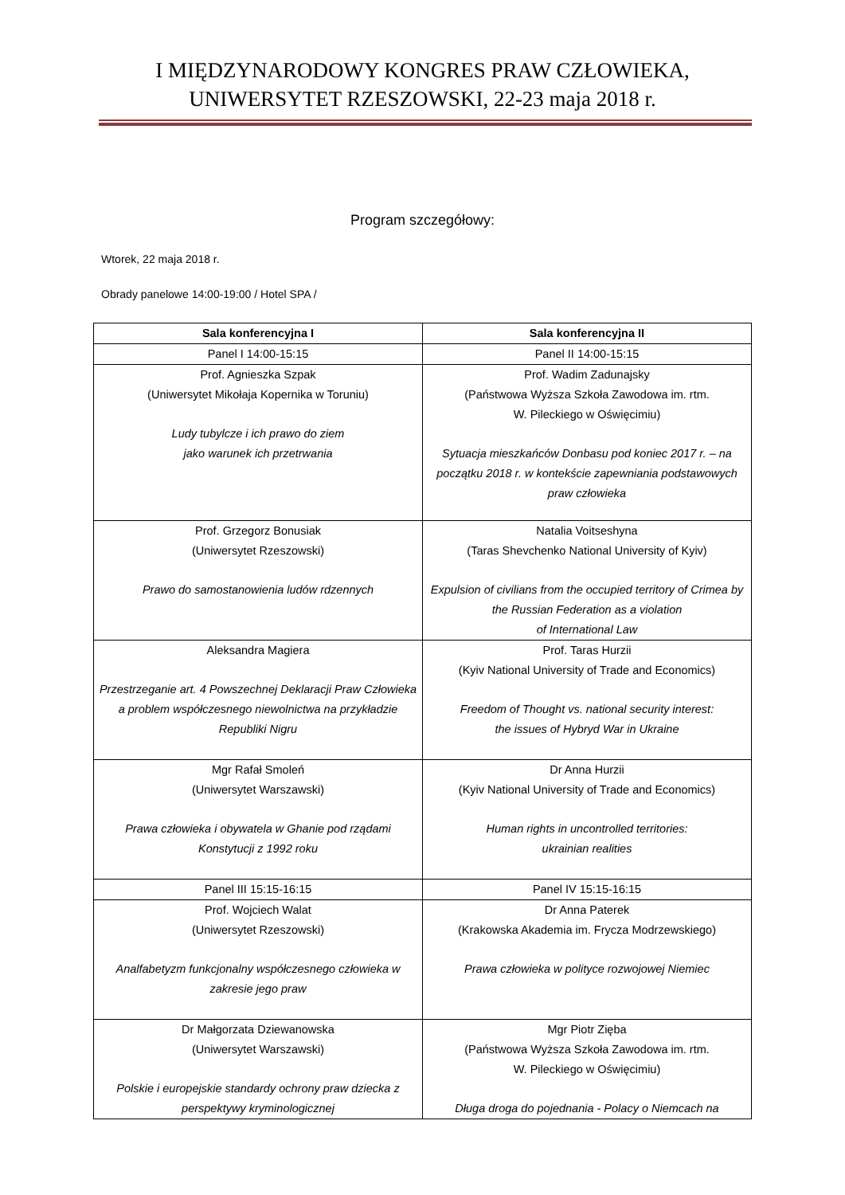I MIĘDZYNARODOWY KONGRES PRAW CZŁOWIEKA,
UNIWERSYTET RZESZOWSKI, 22-23 maja 2018 r.
Program szczegółowy:
Wtorek, 22 maja 2018 r.
Obrady panelowe 14:00-19:00 / Hotel SPA /
| Sala konferencyjna I | Sala konferencyjna II |
| --- | --- |
| Panel I 14:00-15:15 | Panel II 14:00-15:15 |
| Prof. Agnieszka Szpak (Uniwersytet Mikołaja Kopernika w Toruniu) Ludy tubylcze i ich prawo do ziem jako warunek ich przetrwania | Prof. Wadim Zadunajsky (Państwowa Wyższa Szkoła Zawodowa im. rtm. W. Pileckiego w Oświęcimiu) Sytuacja mieszkańców Donbasu pod koniec 2017 r. – na początku 2018 r. w kontekście zapewniania podstawowych praw człowieka |
| Prof. Grzegorz Bonusiak (Uniwersytet Rzeszowski) Prawo do samostanowienia ludów rdzennych | Natalia Voitseshyna (Taras Shevchenko National University of Kyiv) Expulsion of civilians from the occupied territory of Crimea by the Russian Federation as a violation of International Law |
| Aleksandra Magiera Przestrzeganie art. 4 Powszechnej Deklaracji Praw Człowieka a problem współczesnego niewolnictwa na przykładzie Republiki Nigru | Prof. Taras Hurzii (Kyiv National University of Trade and Economics) Freedom of Thought vs. national security interest: the issues of Hybryd War in Ukraine |
| Mgr Rafał Smoleń (Uniwersytet Warszawski) Prawa człowieka i obywatela w Ghanie pod rządami Konstytucji z 1992 roku | Dr Anna Hurzii (Kyiv National University of Trade and Economics) Human rights in uncontrolled territories: ukrainian realities |
| Panel III 15:15-16:15 | Panel IV 15:15-16:15 |
| Prof. Wojciech Walat (Uniwersytet Rzeszowski) Analfabetyzm funkcjonalny współczesnego człowieka w zakresie jego praw | Dr Anna Paterek (Krakowska Akademia im. Frycza Modrzewskiego) Prawa człowieka w polityce rozwojowej Niemiec |
| Dr Małgorzata Dziewanowska (Uniwersytet Warszawski) Polskie i europejskie standardy ochrony praw dziecka z perspektywy kryminologicznej | Mgr Piotr Zięba (Państwowa Wyższa Szkoła Zawodowa im. rtm. W. Pileckiego w Oświęcimiu) Długa droga do pojednania - Polacy o Niemcach na |